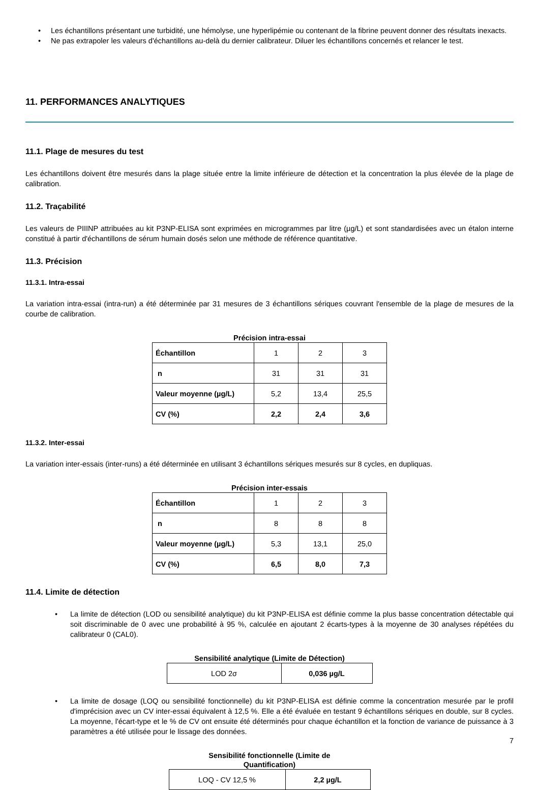• Les échantillons présentant une turbidité, une hémolyse, une hyperlipémie ou contenant de la fibrine peuvent donner des résultats inexacts.
• Ne pas extrapoler les valeurs d'échantillons au-delà du dernier calibrateur. Diluer les échantillons concernés et relancer le test.
11. PERFORMANCES ANALYTIQUES
11.1. Plage de mesures du test
Les échantillons doivent être mesurés dans la plage située entre la limite inférieure de détection et la concentration la plus élevée de la plage de calibration.
11.2. Traçabilité
Les valeurs de PIIINP attribuées au kit P3NP-ELISA sont exprimées en microgrammes par litre (µg/L) et sont standardisées avec un étalon interne constitué à partir d'échantillons de sérum humain dosés selon une méthode de référence quantitative.
11.3. Précision
11.3.1. Intra-essai
La variation intra-essai (intra-run) a été déterminée par 31 mesures de 3 échantillons sériques couvrant l'ensemble de la plage de mesures de la courbe de calibration.
Précision intra-essai
| Échantillon | 1 | 2 | 3 |
| n | 31 | 31 | 31 |
| Valeur moyenne (µg/L) | 5,2 | 13,4 | 25,5 |
| CV (%) | 2,2 | 2,4 | 3,6 |
11.3.2. Inter-essai
La variation inter-essais (inter-runs) a été déterminée en utilisant 3 échantillons sériques mesurés sur 8 cycles, en dupliquas.
Précision inter-essais
| Échantillon | 1 | 2 | 3 |
| n | 8 | 8 | 8 |
| Valeur moyenne (µg/L) | 5,3 | 13,1 | 25,0 |
| CV (%) | 6,5 | 8,0 | 7,3 |
11.4. Limite de détection
• La limite de détection (LOD ou sensibilité analytique) du kit P3NP-ELISA est définie comme la plus basse concentration détectable qui soit discriminable de 0 avec une probabilité à 95 %, calculée en ajoutant 2 écarts-types à la moyenne de 30 analyses répétées du calibrateur 0 (CAL0).
Sensibilité analytique (Limite de Détection)
| LOD 2σ | 0,036 µg/L |
• La limite de dosage (LOQ ou sensibilité fonctionnelle) du kit P3NP-ELISA est définie comme la concentration mesurée par le profil d'imprécision avec un CV inter-essai équivalent à 12,5 %. Elle a été évaluée en testant 9 échantillons sériques en double, sur 8 cycles. La moyenne, l'écart-type et le % de CV ont ensuite été déterminés pour chaque échantillon et la fonction de variance de puissance à 3 paramètres a été utilisée pour le lissage des données.
Sensibilité fonctionnelle (Limite de
Quantification)
| LOQ - CV 12,5 % | 2,2 µg/L |
7